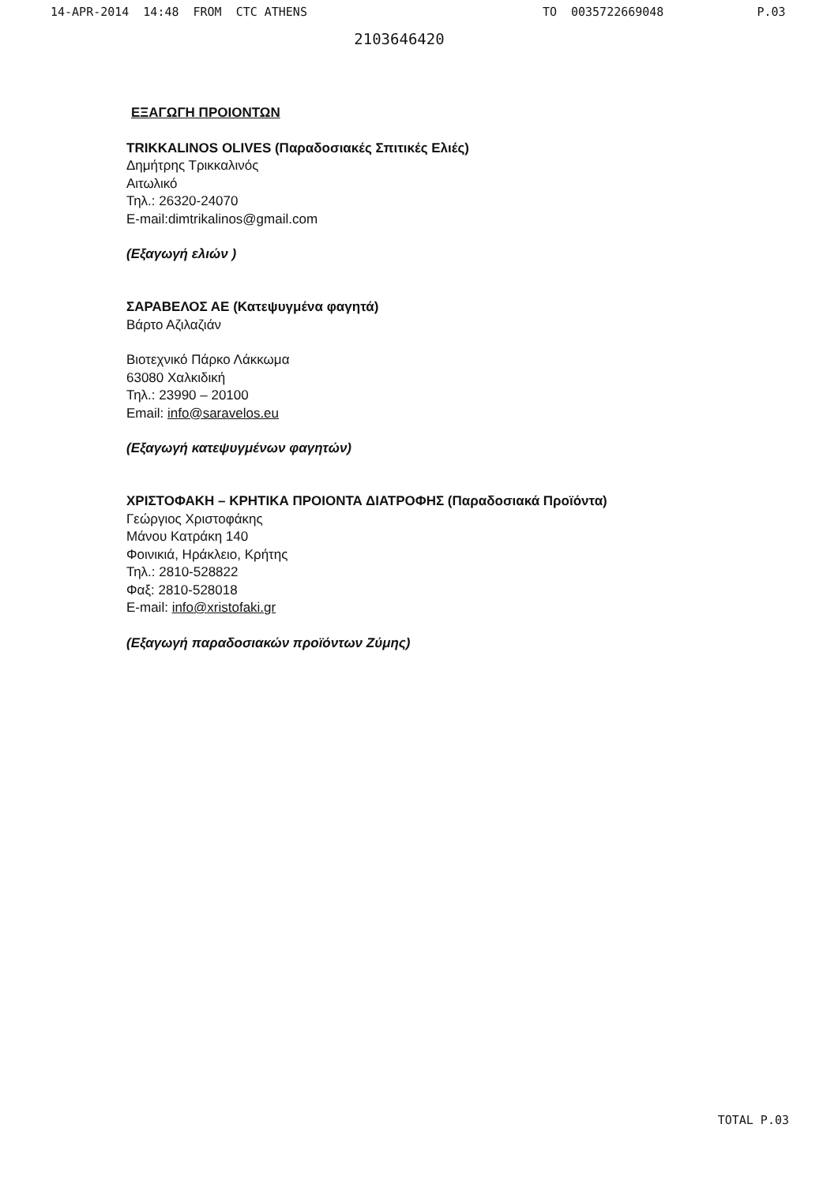14-APR-2014 14:48 FROM CTC ATHENS TO 0035722669048 P.03
2103646420
ΕΞΑΓΩΓΗ ΠΡΟΙΟΝΤΩΝ
TRIKKALINOS OLIVES (Παραδοσιακές Σπιτικές Ελιές)
Δημήτρης Τρικκαλινός
Αιτωλικό
Τηλ.: 26320-24070
E-mail:dimtrikalinos@gmail.com
(Εξαγωγή ελιών )
ΣΑΡΑΒΕΛΟΣ ΑΕ (Κατεψυγμένα φαγητά)
Βάρτο Αζιλαζιάν
Βιοτεχνικό Πάρκο Λάκκωμα
63080 Χαλκιδική
Τηλ.: 23990 – 20100
Email: info@saravelos.eu
(Εξαγωγή κατεψυγμένων φαγητών)
ΧΡΙΣΤΟΦΑΚΗ – ΚΡΗΤΙΚΑ ΠΡΟΙΟΝΤΑ ΔΙΑΤΡΟΦΗΣ (Παραδοσιακά Προϊόντα)
Γεώργιος Χριστοφάκης
Μάνου Κατράκη 140
Φοινικιά, Ηράκλειο, Κρήτης
Τηλ.: 2810-528822
Φαξ: 2810-528018
E-mail: info@xristofaki.gr
(Εξαγωγή παραδοσιακών προϊόντων Ζύμης)
TOTAL P.03